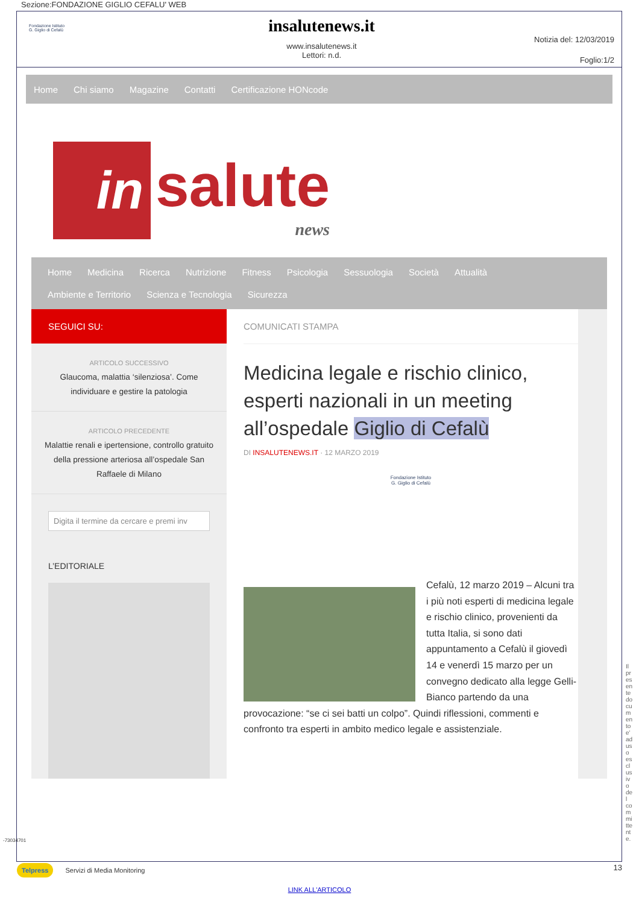Sezione:FONDAZIONE GIGLIO CEFALU' WEB
Fondazione Istituto
G. Giglio di Cefalù
insalutenews.it
www.insalutenews.it
Lettori: n.d.
Notizia del: 12/03/2019
Foglio:1/2
Home Chi siamo Magazine Contatti Certificazione HONcode
in
salute
news
Home Medicina Ricerca Nutrizione Fitness Psicologia Sessuologia Società Attualità
Ambiente e Territorio Scienza e Tecnologia Sicurezza
SEGUICI SU:
ARTICOLO SUCCESSIVO
Glaucoma, malattia ‘silenziosa’. Come individuare e gestire la patologia
ARTICOLO PRECEDENTE
Malattie renali e ipertensione, controllo gratuito della pressione arteriosa all’ospedale San Raffaele di Milano
Digita il termine da cercare e premi inv
L’EDITORIALE
COMUNICATI STAMPA
Medicina legale e rischio clinico, esperti nazionali in un meeting all’ospedale Giglio di Cefalù
DI INSALUTENEWS.IT · 12 MARZO 2019
Fondazione Istituto
G. Giglio di Cefalù
Cefalù, 12 marzo 2019 – Alcuni tra i più noti esperti di medicina legale e rischio clinico, provenienti da tutta Italia, si sono dati appuntamento a Cefalù il giovedì 14 e venerdì 15 marzo per un convegno dedicato alla legge Gelli-Bianco partendo da una provocazione: “se ci sei batti un colpo”. Quindi riflessioni, commenti e confronto tra esperti in ambito medico legale e assistenziale.
Telpress Servizi di Media Monitoring
13
LINK ALL'ARTICOLO
-73034701
Il presente documento e' ad uso esclusivo del committente.